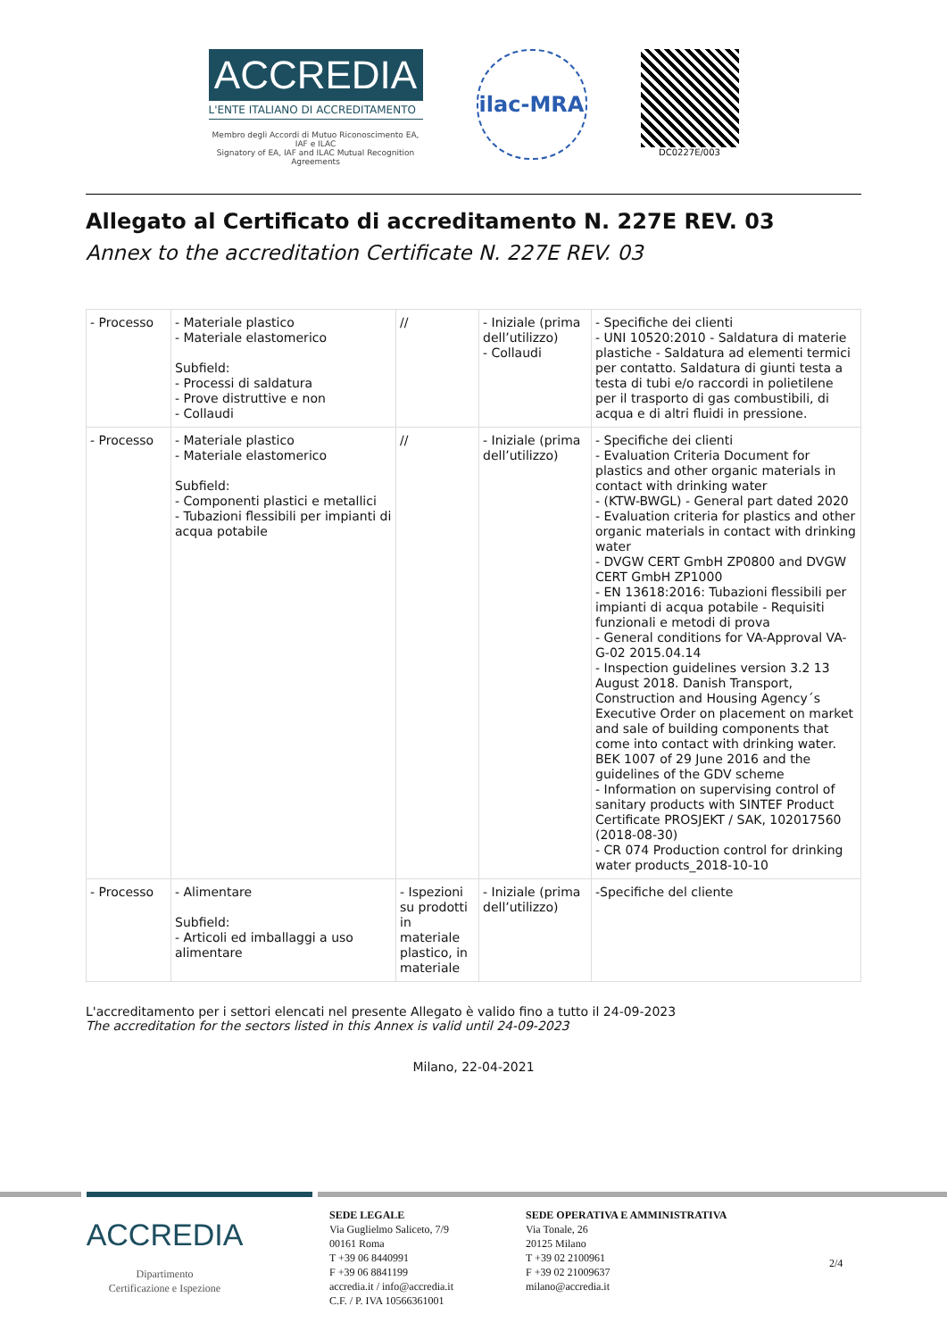ACCREDIA
L'ENTE ITALIANO DI ACCREDITAMENTO
Membro degli Accordi di Mutuo Riconoscimento EA, IAF e ILAC
Signatory of EA, IAF and ILAC Mutual Recognition Agreements
ilac-MRA
DC0227E/003
Allegato al Certificato di accreditamento N. 227E REV. 03
Annex to the accreditation Certificate N. 227E REV. 03
| - Processo | - Materiale plastico - Materiale elastomerico Subfield: - Processi di saldatura - Prove distruttive e non - Collaudi | // | - Iniziale (prima dell’utilizzo) - Collaudi | - Specifiche dei clienti - UNI 10520:2010 - Saldatura di materie plastiche - Saldatura ad elementi termici per contatto. Saldatura di giunti testa a testa di tubi e/o raccordi in polietilene per il trasporto di gas combustibili, di acqua e di altri fluidi in pressione. |
| - Processo | - Materiale plastico - Materiale elastomerico Subfield: - Componenti plastici e metallici - Tubazioni flessibili per impianti di acqua potabile | // | - Iniziale (prima dell’utilizzo) | - Specifiche dei clienti - Evaluation Criteria Document for plastics and other organic materials in contact with drinking water - (KTW-BWGL) - General part dated 2020 - Evaluation criteria for plastics and other organic materials in contact with drinking water - DVGW CERT GmbH ZP0800 and DVGW CERT GmbH ZP1000 - EN 13618:2016: Tubazioni flessibili per impianti di acqua potabile - Requisiti funzionali e metodi di prova - General conditions for VA-Approval VA-G-02 2015.04.14 - Inspection guidelines version 3.2 13 August 2018. Danish Transport, Construction and Housing Agency´s Executive Order on placement on market and sale of building components that come into contact with drinking water. BEK 1007 of 29 June 2016 and the guidelines of the GDV scheme - Information on supervising control of sanitary products with SINTEF Product Certificate PROSJEKT / SAK, 102017560 (2018-08-30) - CR 074 Production control for drinking water products_2018-10-10 |
| - Processo | - Alimentare Subfield: - Articoli ed imballaggi a uso alimentare | - Ispezioni su prodotti in materiale plastico, in materiale | - Iniziale (prima dell’utilizzo) | -Specifiche del cliente |
L'accreditamento per i settori elencati nel presente Allegato è valido fino a tutto il 24-09-2023
The accreditation for the sectors listed in this Annex is valid until 24-09-2023
Milano, 22-04-2021
ACCREDIA
Dipartimento
Certificazione e Ispezione
SEDE LEGALE
Via Guglielmo Saliceto, 7/9
00161 Roma
T +39 06 8440991
F +39 06 8841199
accredia.it / info@accredia.it
C.F. / P. IVA 10566361001
SEDE OPERATIVA E AMMINISTRATIVA
Via Tonale, 26
20125 Milano
T +39 02 2100961
F +39 02 21009637
milano@accredia.it
2/4